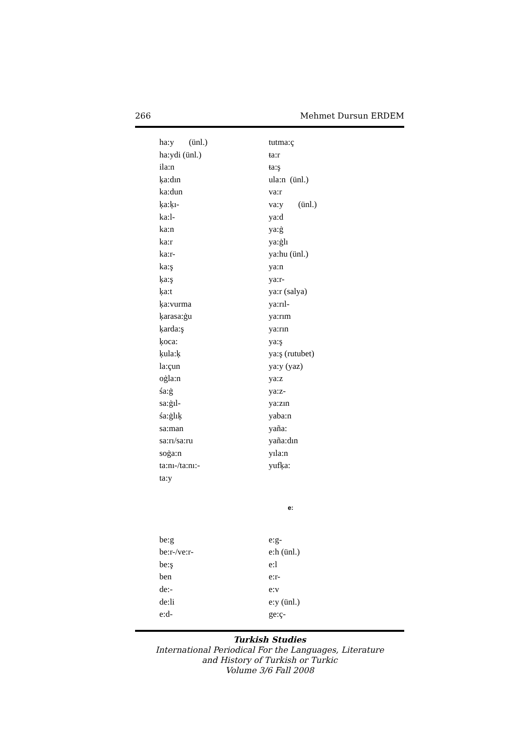266 Mehmet Dursun ERDEM
ha:y (ünl.)
ha:ydi (ünl.)
ila:n
ķa:dın
ka:dun
ķa:ķı-
ka:l-
ka:n
ka:r
ka:r-
ka:ş
ķa:ş
ķa:t
ķa:vurma
ķarasa:ġu
ķarda:ş
ķoca:
ķula:ķ
la:çun
oġla:n
śa:ġ
sa:ġıl-
śa:ġlıķ
sa:man
sa:rı/sa:ru
soġa:n
ta:nı-/ta:nı:-
ta:y
tutma:ç
ŧa:r
ŧa:ş
ula:n (ünl.)
va:r
va:y (ünl.)
ya:d
ya:ġ
ya:ġlı
ya:hu (ünl.)
ya:n
ya:r-
ya:r (salya)
ya:rıl-
ya:rım
ya:rın
ya:ş
ya:ş (rutubet)
ya:y (yaz)
ya:z
ya:z-
ya:zın
yaba:n
yaña:
yaña:dın
yıla:n
yufķa:
e:
be:g
be:r-/ve:r-
be:ş
ben
de:-
de:li
e:d-
e:g-
e:h (ünl.)
e:l
e:r-
e:v
e:y (ünl.)
ge:ç-
Turkish Studies
International Periodical For the Languages, Literature
and History of Turkish or Turkic
Volume 3/6 Fall 2008